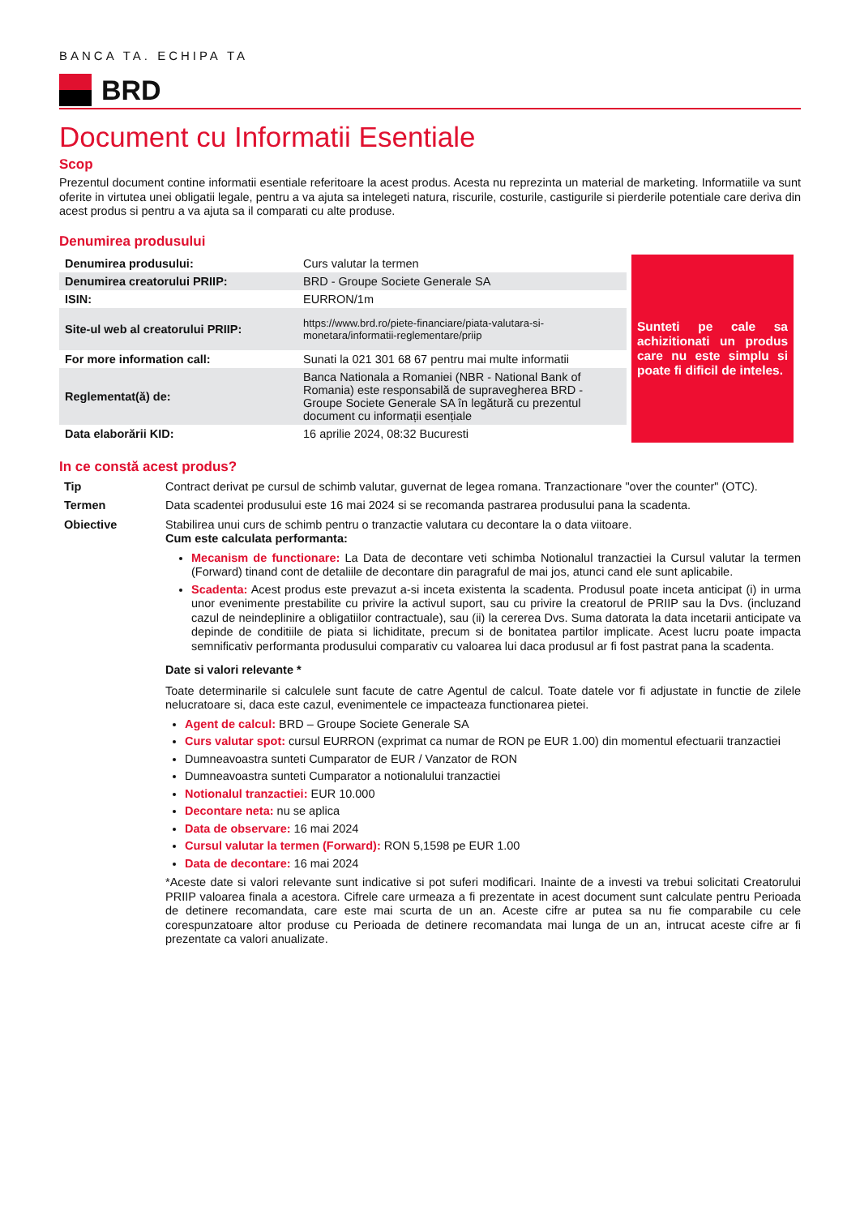BANCA TA. ECHIPA TA
BRD
Document cu Informatii Esentiale
Scop
Prezentul document contine informatii esentiale referitoare la acest produs. Acesta nu reprezinta un material de marketing. Informatiile va sunt oferite in virtutea unei obligatii legale, pentru a va ajuta sa intelegeti natura, riscurile, costurile, castigurile si pierderile potentiale care deriva din acest produs si pentru a va ajuta sa il comparati cu alte produse.
Denumirea produsului
| Denumirea produsului: | Curs valutar la termen |
| Denumirea creatorului PRIIP: | BRD - Groupe Societe Generale SA |
| ISIN: | EURRON/1m |
| Site-ul web al creatorului PRIIP: | https://www.brd.ro/piete-financiare/piata-valutara-si-monetara/informatii-reglementare/priip |
| For more information call: | Sunati la 021 301 68 67 pentru mai multe informatii |
| Reglementat(ă) de: | Banca Nationala a Romaniei (NBR - National Bank of Romania) este responsabilă de supravegherea BRD - Groupe Societe Generale SA în legătură cu prezentul document cu informații esențiale |
| Data elaborării KID: | 16 aprilie 2024, 08:32 Bucuresti |
Sunteti pe cale sa achizitionati un produs care nu este simplu si poate fi dificil de inteles.
In ce constă acest produs?
Tip
Contract derivat pe cursul de schimb valutar, guvernat de legea romana. Tranzactionare "over the counter" (OTC).
Termen
Data scadentei produsului este 16 mai 2024 si se recomanda pastrarea produsului pana la scadenta.
Obiective
Stabilirea unui curs de schimb pentru o tranzactie valutara cu decontare la o data viitoare.
Cum este calculata performanta:
Mecanism de functionare: La Data de decontare veti schimba Notionalul tranzactiei la Cursul valutar la termen (Forward) tinand cont de detaliile de decontare din paragraful de mai jos, atunci cand ele sunt aplicabile.
Scadenta: Acest produs este prevazut a-si inceta existenta la scadenta. Produsul poate inceta anticipat (i) in urma unor evenimente prestabilite cu privire la activul suport, sau cu privire la creatorul de PRIIP sau la Dvs. (incluzand cazul de neindeplinire a obligatiilor contractuale), sau (ii) la cererea Dvs. Suma datorata la data incetarii anticipate va depinde de conditiile de piata si lichiditate, precum si de bonitatea partilor implicate. Acest lucru poate impacta semnificativ performanta produsului comparativ cu valoarea lui daca produsul ar fi fost pastrat pana la scadenta.
Date si valori relevante *
Toate determinarile si calculele sunt facute de catre Agentul de calcul. Toate datele vor fi adjustate in functie de zilele nelucratoare si, daca este cazul, evenimentele ce impacteaza functionarea pietei.
Agent de calcul: BRD – Groupe Societe Generale SA
Curs valutar spot: cursul EURRON (exprimat ca numar de RON pe EUR 1.00) din momentul efectuarii tranzactiei
Dumneavoastra sunteti Cumparator de EUR / Vanzator de RON
Dumneavoastra sunteti Cumparator a notionalului tranzactiei
Notionalul tranzactiei: EUR 10.000
Decontare neta: nu se aplica
Data de observare: 16 mai 2024
Cursul valutar la termen (Forward): RON 5,1598 pe EUR 1.00
Data de decontare: 16 mai 2024
*Aceste date si valori relevante sunt indicative si pot suferi modificari. Inainte de a investi va trebui solicitati Creatorului PRIIP valoarea finala a acestora. Cifrele care urmeaza a fi prezentate in acest document sunt calculate pentru Perioada de detinere recomandata, care este mai scurta de un an. Aceste cifre ar putea sa nu fie comparabile cu cele corespunzatoare altor produse cu Perioada de detinere recomandata mai lunga de un an, intrucat aceste cifre ar fi prezentate ca valori anualizate.